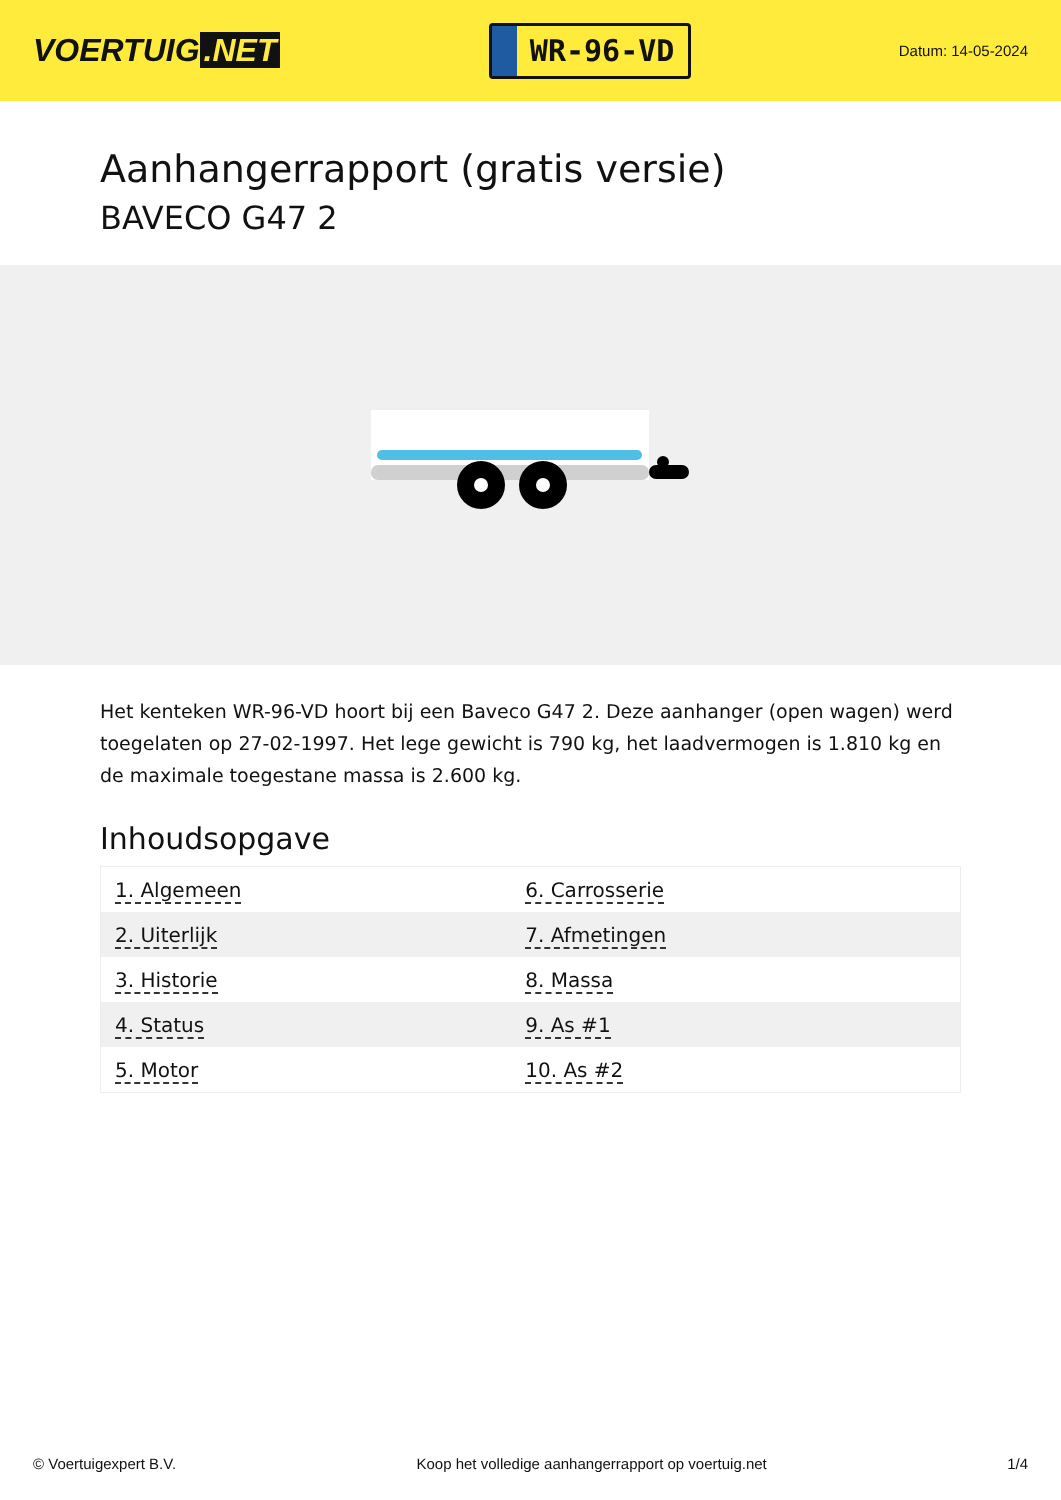VOERTUIG.NET
WR-96-VD
Datum: 14-05-2024
Aanhangerrapport (gratis versie)
BAVECO G47 2
Het kenteken WR-96-VD hoort bij een Baveco G47 2. Deze aanhanger (open wagen) werd toegelaten op 27-02-1997. Het lege gewicht is 790 kg, het laadvermogen is 1.810 kg en de maximale toegestane massa is 2.600 kg.
Inhoudsopgave
| 1. Algemeen | 6. Carrosserie |
| 2. Uiterlijk | 7. Afmetingen |
| 3. Historie | 8. Massa |
| 4. Status | 9. As #1 |
| 5. Motor | 10. As #2 |
© Voertuigexpert B.V. Koop het volledige aanhangerrapport op voertuig.net 1/4